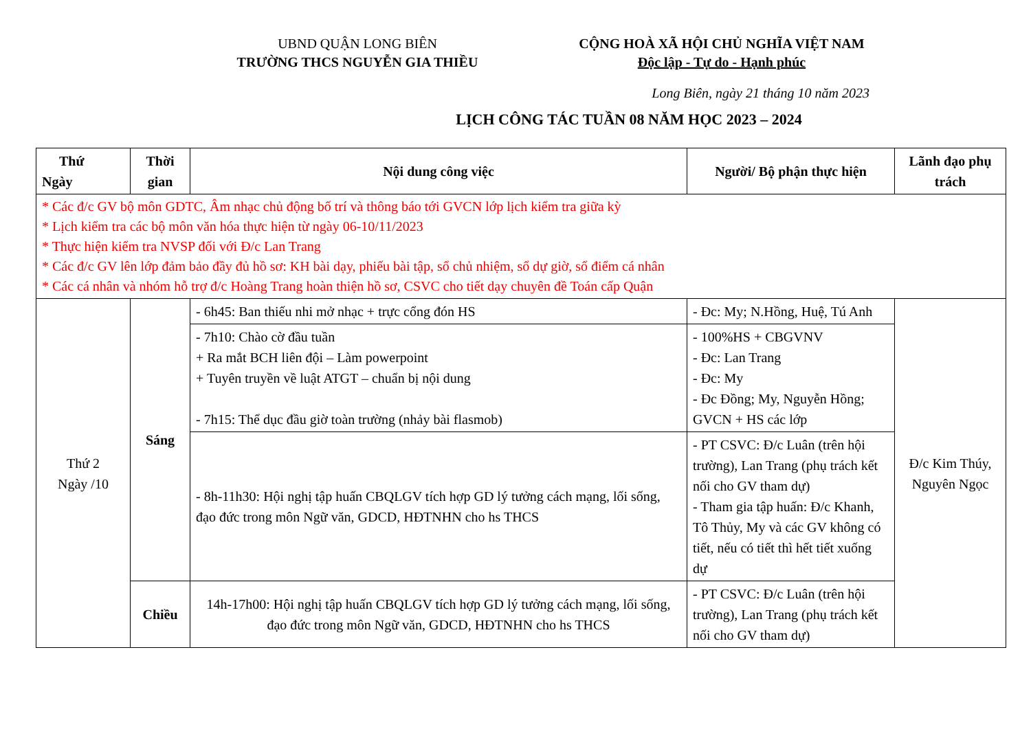UBND QUẬN LONG BIÊN
TRƯỜNG THCS NGUYỄN GIA THIỀU
CỘNG HOÀ XÃ HỘI CHỦ NGHĨA VIỆT NAM
Độc lập - Tự do - Hạnh phúc
Long Biên, ngày 21 tháng 10 năm 2023
LỊCH CÔNG TÁC TUẦN 08 NĂM HỌC 2023 – 2024
| Thứ Ngày | Thời gian | Nội dung công việc | Người/ Bộ phận thực hiện | Lãnh đạo phụ trách |
| --- | --- | --- | --- | --- |
| * Các đ/c GV bộ môn GDTC, Âm nhạc chủ động bố trí và thông báo tới GVCN lớp lịch kiểm tra giữa kỳ * Lịch kiểm tra các bộ môn văn hóa thực hiện từ ngày 06-10/11/2023 * Thực hiện kiểm tra NVSP đối với Đ/c Lan Trang * Các đ/c GV lên lớp đảm bảo đầy đủ hồ sơ: KH bài dạy, phiếu bài tập, sổ chủ nhiệm, sổ dự giờ, sổ điểm cá nhân * Các cá nhân và nhóm hỗ trợ đ/c Hoàng Trang hoàn thiện hồ sơ, CSVC cho tiết dạy chuyên đề Toán cấp Quận | | | | |
| Thứ 2 Ngày /10 | Sáng | - 6h45: Ban thiếu nhi mở nhạc + trực cổng đón HS | - Đc: My; N.Hồng, Huệ, Tú Anh | Đ/c Kim Thúy, Nguyên Ngọc |
| | | - 7h10: Chào cờ đầu tuần + Ra mắt BCH liên đội – Làm powerpoint + Tuyên truyền về luật ATGT – chuẩn bị nội dung - 7h15: Thể dục đầu giờ toàn trường (nhảy bài flasmob) | - 100%HS + CBGVNV - Đc: Lan Trang - Đc: My - Đc Đồng; My, Nguyễn Hồng; GVCN + HS các lớp | |
| | | - 8h-11h30: Hội nghị tập huấn CBQLGV tích hợp GD lý tưởng cách mạng, lối sống, đạo đức trong môn Ngữ văn, GDCD, HĐTNHN cho hs THCS | - PT CSVC: Đ/c Luân (trên hội trường), Lan Trang (phụ trách kết nối cho GV tham dự) - Tham gia tập huấn: Đ/c Khanh, Tô Thủy, My và các GV không có tiết, nếu có tiết thì hết tiết xuống dự | |
| | Chiều | 14h-17h00: Hội nghị tập huấn CBQLGV tích hợp GD lý tưởng cách mạng, lối sống, đạo đức trong môn Ngữ văn, GDCD, HĐTNHN cho hs THCS | - PT CSVC: Đ/c Luân (trên hội trường), Lan Trang (phụ trách kết nối cho GV tham dự) | |